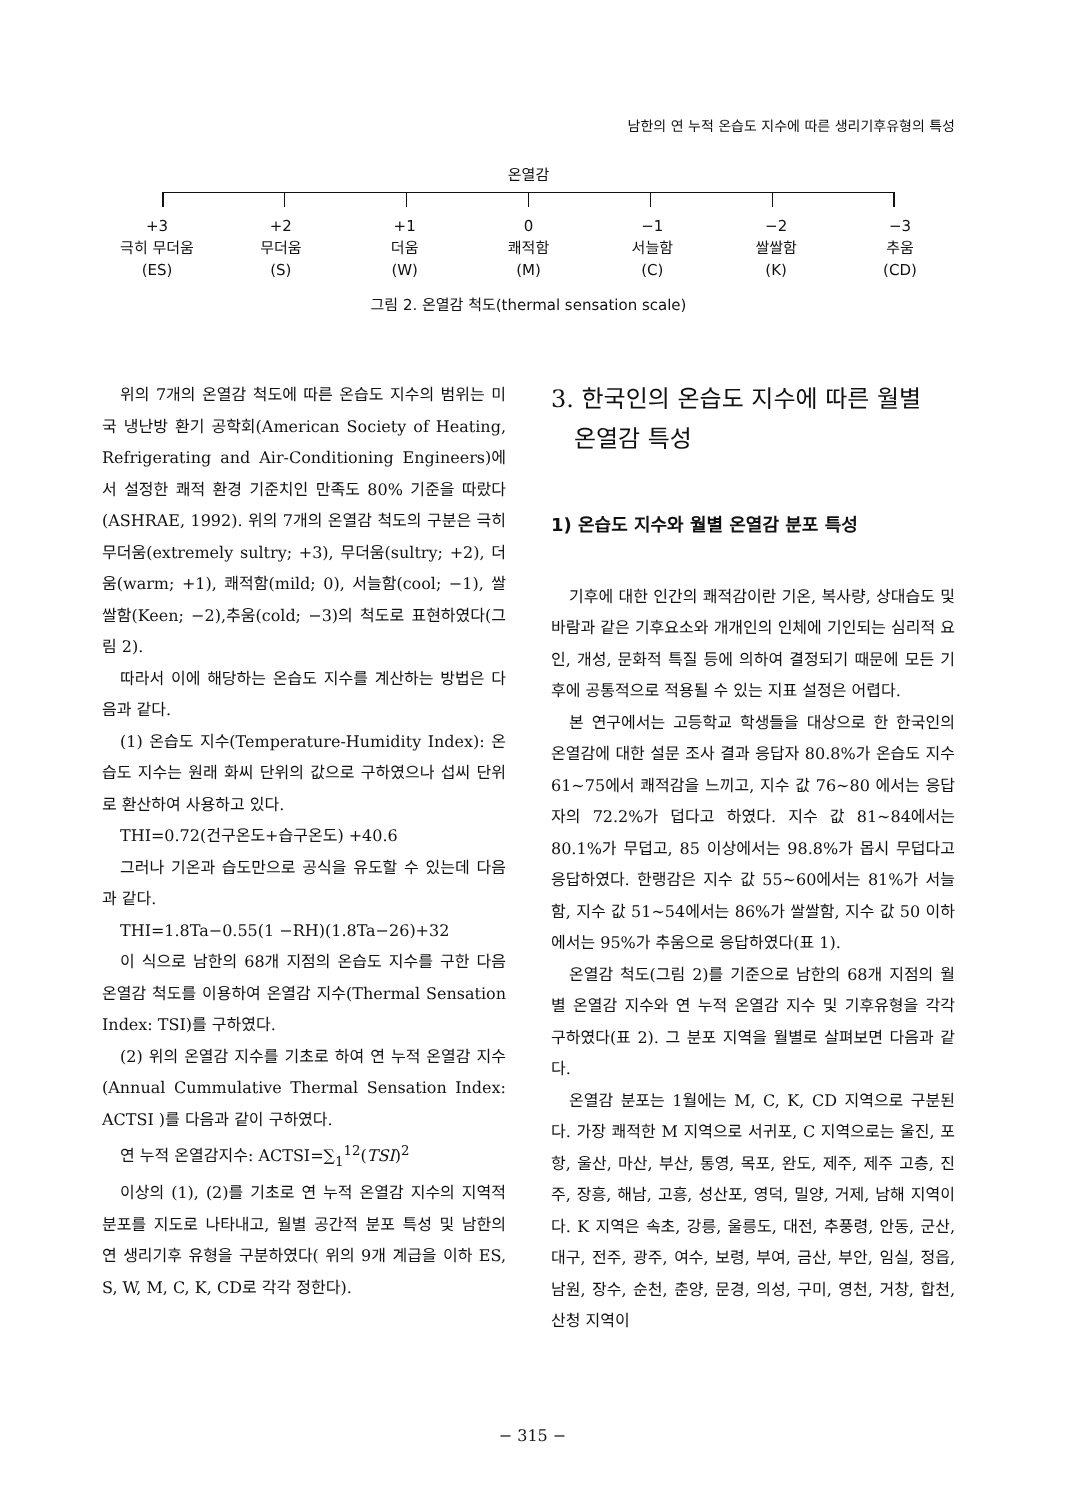남한의 연 누적 온습도 지수에 따른 생리기후유형의 특성
온열감
+3
극히 무더움
(ES)
+2
무더움
(S)
+1
더움
(W)
0
쾌적함
(M)
−1
서늘함
(C)
−2
쌀쌀함
(K)
−3
추움
(CD)
그림 2. 온열감 척도(thermal sensation scale)
위의 7개의 온열감 척도에 따른 온습도 지수의 범위는 미국 냉난방 환기 공학회(American Society of Heating, Refrigerating and Air-Conditioning Engineers)에서 설정한 쾌적 환경 기준치인 만족도 80% 기준을 따랐다(ASHRAE, 1992). 위의 7개의 온열감 척도의 구분은 극히 무더움(extremely sultry; +3), 무더움(sultry; +2), 더움(warm; +1), 쾌적함(mild; 0), 서늘함(cool; −1), 쌀쌀함(Keen; −2),추움(cold; −3)의 척도로 표현하였다(그림 2).
따라서 이에 해당하는 온습도 지수를 계산하는 방법은 다음과 같다.
(1) 온습도 지수(Temperature-Humidity Index): 온습도 지수는 원래 화씨 단위의 값으로 구하였으나 섭씨 단위로 환산하여 사용하고 있다.
THI=0.72(건구온도+습구온도) +40.6
그러나 기온과 습도만으로 공식을 유도할 수 있는데 다음과 같다.
THI=1.8Ta−0.55(1 −RH)(1.8Ta−26)+32
이 식으로 남한의 68개 지점의 온습도 지수를 구한 다음 온열감 척도를 이용하여 온열감 지수(Thermal Sensation Index: TSI)를 구하였다.
(2) 위의 온열감 지수를 기초로 하여 연 누적 온열감 지수(Annual Cummulative Thermal Sensation Index: ACTSI )를 다음과 같이 구하였다.
연 누적 온열감지수: ACTSI=∑<sub>1</sub><sup>12</sup>(TSI)<sup>2</sup>
이상의 (1), (2)를 기초로 연 누적 온열감 지수의 지역적 분포를 지도로 나타내고, 월별 공간적 분포 특성 및 남한의 연 생리기후 유형을 구분하였다( 위의 9개 계급을 이하 ES, S, W, M, C, K, CD로 각각 정한다).
3. 한국인의 온습도 지수에 따른 월별
온열감 특성
1) 온습도 지수와 월별 온열감 분포 특성
기후에 대한 인간의 쾌적감이란 기온, 복사량, 상대습도 및 바람과 같은 기후요소와 개개인의 인체에 기인되는 심리적 요인, 개성, 문화적 특질 등에 의하여 결정되기 때문에 모든 기후에 공통적으로 적용될 수 있는 지표 설정은 어렵다.
본 연구에서는 고등학교 학생들을 대상으로 한 한국인의 온열감에 대한 설문 조사 결과 응답자 80.8%가 온습도 지수 61~75에서 쾌적감을 느끼고, 지수 값 76~80 에서는 응답자의 72.2%가 덥다고 하였다. 지수 값 81~84에서는 80.1%가 무덥고, 85 이상에서는 98.8%가 몹시 무덥다고 응답하였다. 한랭감은 지수 값 55~60에서는 81%가 서늘함, 지수 값 51~54에서는 86%가 쌀쌀함, 지수 값 50 이하에서는 95%가 추움으로 응답하였다(표 1).
온열감 척도(그림 2)를 기준으로 남한의 68개 지점의 월별 온열감 지수와 연 누적 온열감 지수 및 기후유형을 각각 구하였다(표 2). 그 분포 지역을 월별로 살펴보면 다음과 같다.
온열감 분포는 1월에는 M, C, K, CD 지역으로 구분된다. 가장 쾌적한 M 지역으로 서귀포, C 지역으로는 울진, 포항, 울산, 마산, 부산, 통영, 목포, 완도, 제주, 제주 고층, 진주, 장흥, 해남, 고흥, 성산포, 영덕, 밀양, 거제, 남해 지역이다. K 지역은 속초, 강릉, 울릉도, 대전, 추풍령, 안동, 군산, 대구, 전주, 광주, 여수, 보령, 부여, 금산, 부안, 임실, 정읍, 남원, 장수, 순천, 춘양, 문경, 의성, 구미, 영천, 거창, 합천, 산청 지역이
− 315 −